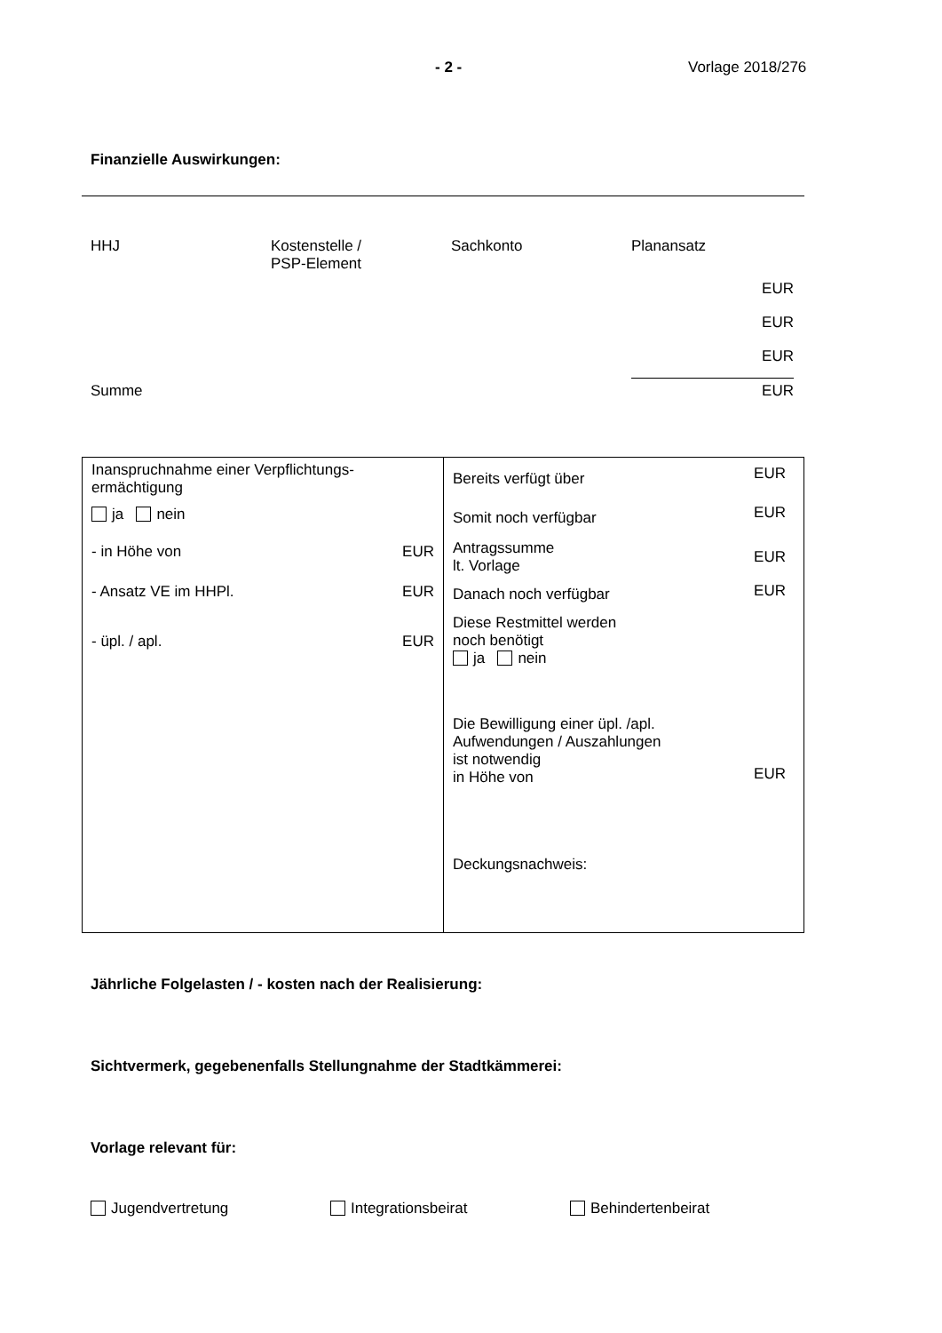- 2 - Vorlage 2018/276
Finanzielle Auswirkungen:
| HHJ | Kostenstelle / PSP-Element | Sachkonto | Planansatz |
| | | | EUR |
| | | | EUR |
| | | | EUR |
| Summe | | | EUR |
| Inanspruchnahme einer Verpflichtungs- ermächtigung ja nein / - in Höhe von / EUR / / - Ansatz VE im HHPl. / EUR / / - üpl. / apl. / EUR / | / Bereits verfügt über / EUR / / Somit noch verfügbar / EUR / / Antragssumme lt. Vorlage / EUR / / Danach noch verfügbar / EUR / / Diese Restmittel werden noch benötigt ja nein / / / Die Bewilligung einer üpl. /apl. Aufwendungen / Auszahlungen ist notwendig in Höhe von / EUR / / Deckungsnachweis: / / |
Jährliche Folgelasten / - kosten nach der Realisierung:
Sichtvermerk, gegebenenfalls Stellungnahme der Stadtkämmerei:
Vorlage relevant für:
Jugendvertretung Integrationsbeirat Behindertenbeirat